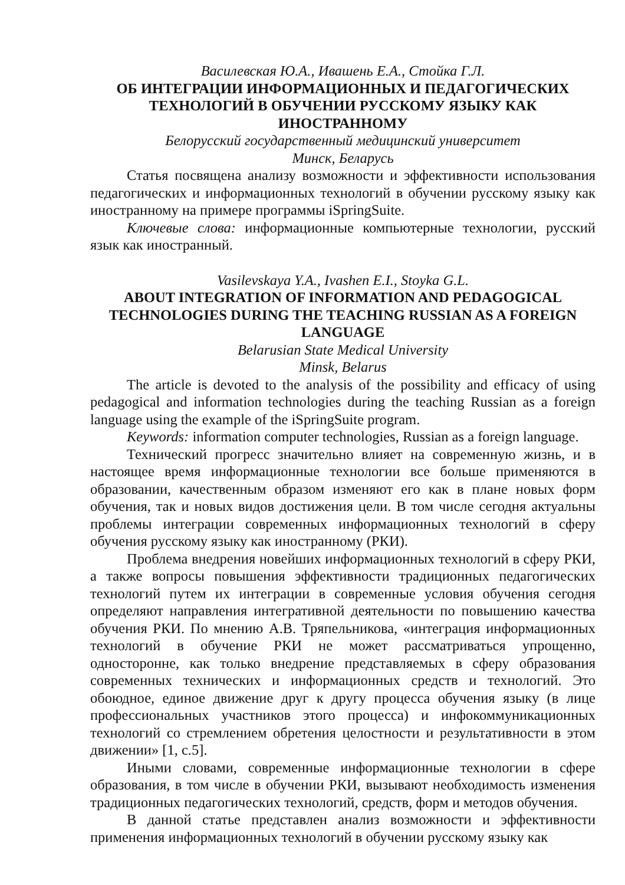Василевская Ю.А., Ивашень Е.А., Стойка Г.Л.
ОБ ИНТЕГРАЦИИ ИНФОРМАЦИОННЫХ И ПЕДАГОГИЧЕСКИХ ТЕХНОЛОГИЙ В ОБУЧЕНИИ РУССКОМУ ЯЗЫКУ КАК ИНОСТРАННОМУ
Белорусский государственный медицинский университет
Минск, Беларусь
Статья посвящена анализу возможности и эффективности использования педагогических и информационных технологий в обучении русскому языку как иностранному на примере программы iSpringSuite.
Ключевые слова: информационные компьютерные технологии, русский язык как иностранный.
Vasilevskaya Y.A., Ivashen E.I., Stoyka G.L.
ABOUT INTEGRATION OF INFORMATION AND PEDAGOGICAL TECHNOLOGIES DURING THE TEACHING RUSSIAN AS A FOREIGN LANGUAGE
Belarusian State Medical University
Minsk, Belarus
The article is devoted to the analysis of the possibility and efficacy of using pedagogical and information technologies during the teaching Russian as a foreign language using the example of the iSpringSuite program.
Keywords: information computer technologies, Russian as a foreign language.
Технический прогресс значительно влияет на современную жизнь, и в настоящее время информационные технологии все больше применяются в образовании, качественным образом изменяют его как в плане новых форм обучения, так и новых видов достижения цели. В том числе сегодня актуальны проблемы интеграции современных информационных технологий в сферу обучения русскому языку как иностранному (РКИ).
Проблема внедрения новейших информационных технологий в сферу РКИ, а также вопросы повышения эффективности традиционных педагогических технологий путем их интеграции в современные условия обучения сегодня определяют направления интегративной деятельности по повышению качества обучения РКИ. По мнению А.В. Тряпельникова, «интеграция информационных технологий в обучение РКИ не может рассматриваться упрощенно, односторонне, как только внедрение представляемых в сферу образования современных технических и информационных средств и технологий. Это обоюдное, единое движение друг к другу процесса обучения языку (в лице профессиональных участников этого процесса) и инфокоммуникационных технологий со стремлением обретения целостности и результативности в этом движении» [1, с.5].
Иными словами, современные информационные технологии в сфере образования, в том числе в обучении РКИ, вызывают необходимость изменения традиционных педагогических технологий, средств, форм и методов обучения.
В данной статье представлен анализ возможности и эффективности применения информационных технологий в обучении русскому языку как